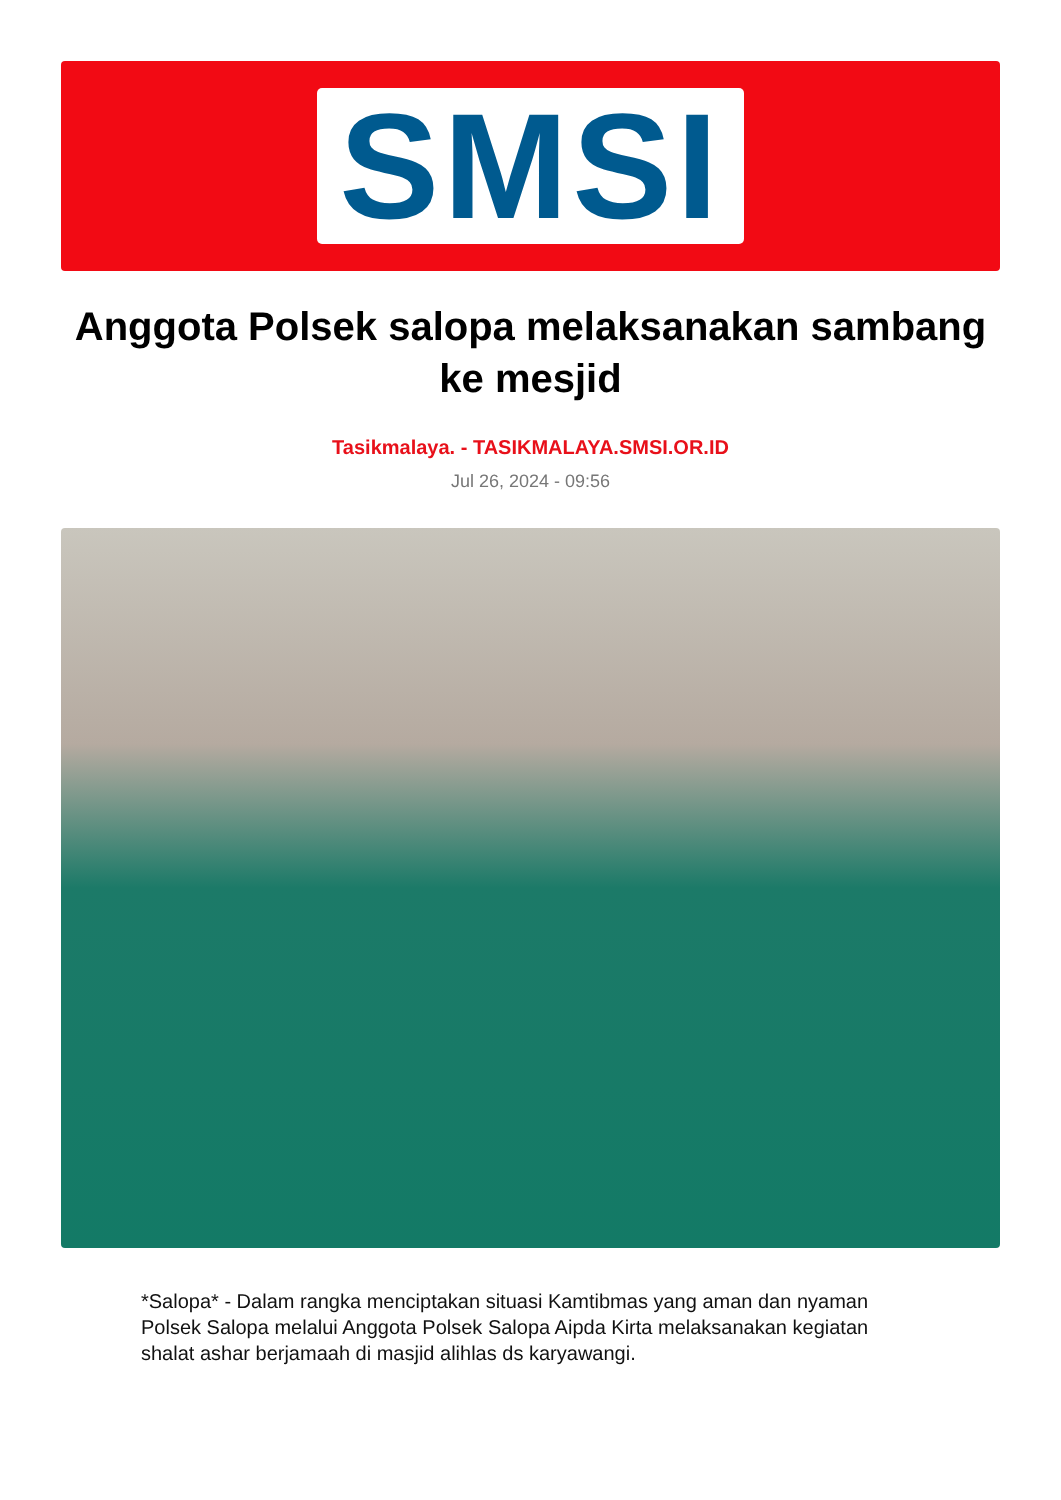SMSI
Anggota Polsek salopa melaksanakan sambang ke mesjid
Tasikmalaya. - TASIKMALAYA.SMSI.OR.ID
Jul 26, 2024 - 09:56
*Salopa* - Dalam rangka menciptakan situasi Kamtibmas yang aman dan nyaman Polsek Salopa melalui Anggota Polsek Salopa Aipda Kirta melaksanakan kegiatan shalat ashar berjamaah di masjid alihlas ds karyawangi.